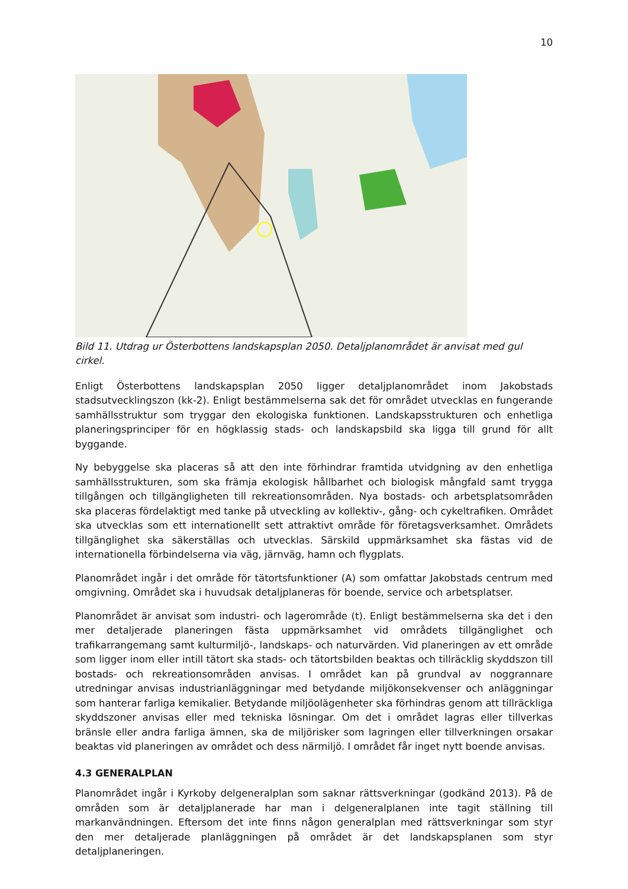10
Bild 11. Utdrag ur Österbottens landskapsplan 2050. Detaljplanområdet är anvisat med gul cirkel.
Enligt Österbottens landskapsplan 2050 ligger detaljplanområdet inom Jakobstads stadsutvecklingszon (kk-2). Enligt bestämmelserna sak det för området utvecklas en fungerande samhällsstruktur som tryggar den ekologiska funktionen. Landskapsstrukturen och enhetliga planeringsprinciper för en högklassig stads- och landskapsbild ska ligga till grund för allt byggande.
Ny bebyggelse ska placeras så att den inte förhindrar framtida utvidgning av den enhetliga samhällsstrukturen, som ska främja ekologisk hållbarhet och biologisk mångfald samt trygga tillgången och tillgängligheten till rekreationsområden. Nya bostads- och arbetsplatsområden ska placeras fördelaktigt med tanke på utveckling av kollektiv-, gång- och cykeltrafiken. Området ska utvecklas som ett internationellt sett attraktivt område för företagsverksamhet. Områdets tillgänglighet ska säkerställas och utvecklas. Särskild uppmärksamhet ska fästas vid de internationella förbindelserna via väg, järnväg, hamn och flygplats.
Planområdet ingår i det område för tätortsfunktioner (A) som omfattar Jakobstads centrum med omgivning. Området ska i huvudsak detaljplaneras för boende, service och arbetsplatser.
Planområdet är anvisat som industri- och lagerområde (t). Enligt bestämmelserna ska det i den mer detaljerade planeringen fästa uppmärksamhet vid områdets tillgänglighet och trafikarrangemang samt kulturmiljö-, landskaps- och naturvärden. Vid planeringen av ett område som ligger inom eller intill tätort ska stads- och tätortsbilden beaktas och tillräcklig skyddszon till bostads- och rekreationsområden anvisas. I området kan på grundval av noggrannare utredningar anvisas industrianläggningar med betydande miljökonsekvenser och anläggningar som hanterar farliga kemikalier. Betydande miljöolägenheter ska förhindras genom att tillräckliga skyddszoner anvisas eller med tekniska lösningar. Om det i området lagras eller tillverkas bränsle eller andra farliga ämnen, ska de miljörisker som lagringen eller tillverkningen orsakar beaktas vid planeringen av området och dess närmiljö. I området får inget nytt boende anvisas.
4.3 GENERALPLAN
Planområdet ingår i Kyrkoby delgeneralplan som saknar rättsverkningar (godkänd 2013). På de områden som är detaljplanerade har man i delgeneralplanen inte tagit ställning till markanvändningen. Eftersom det inte finns någon generalplan med rättsverkningar som styr den mer detaljerade planläggningen på området är det landskapsplanen som styr detaljplaneringen.